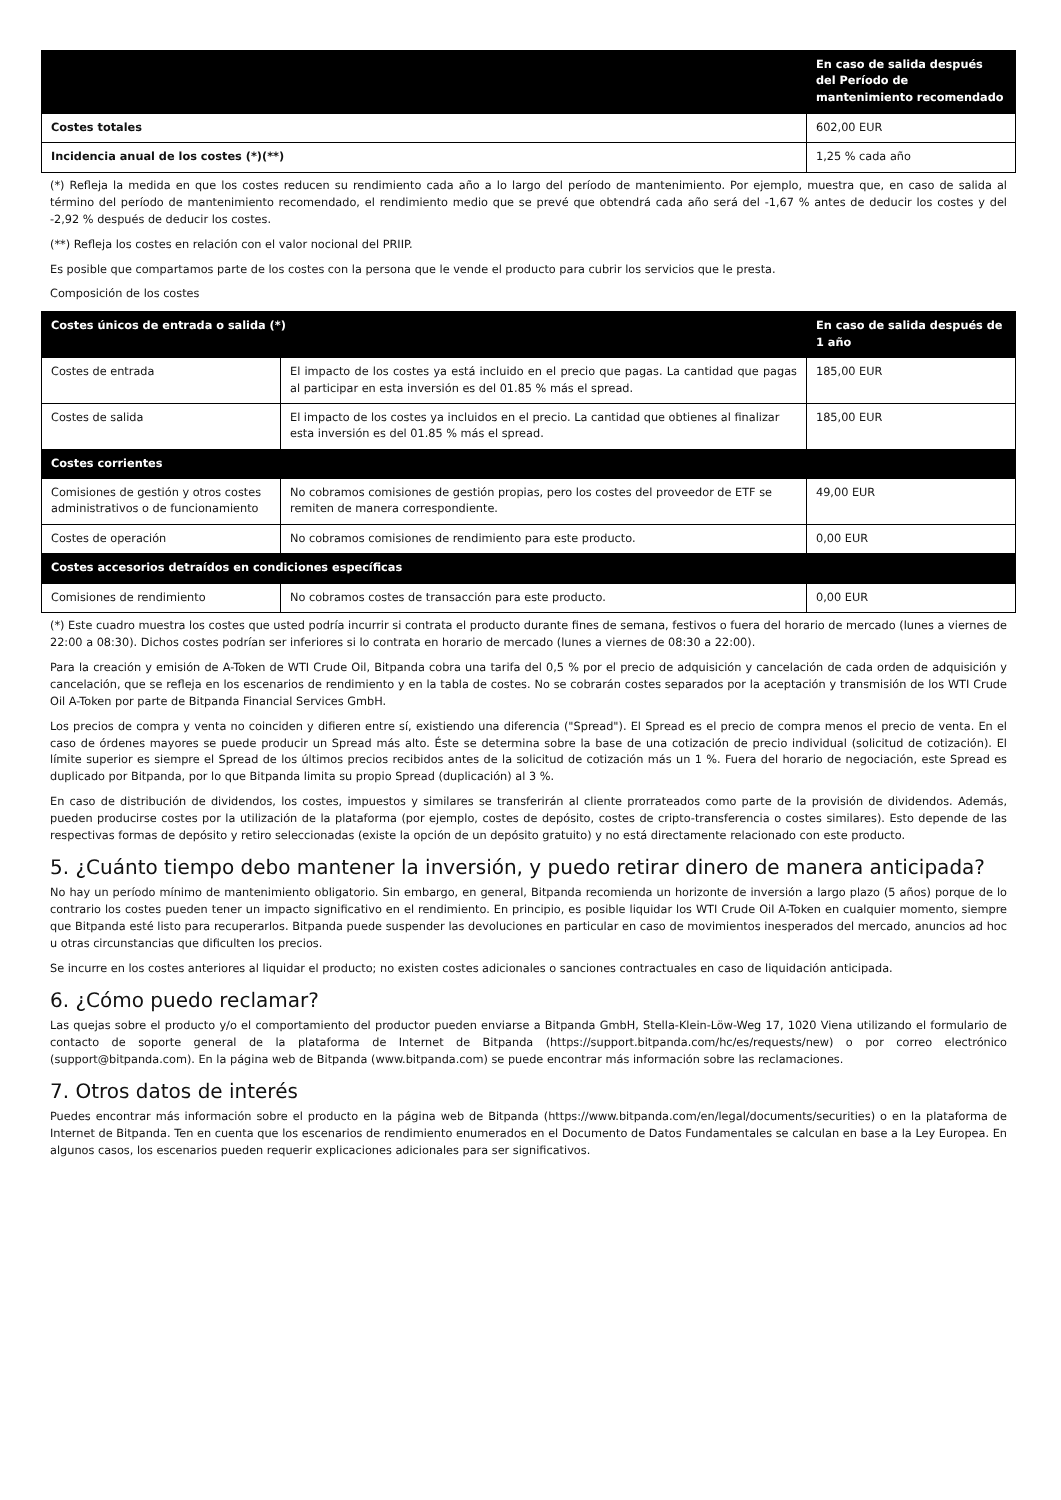| | En caso de salida después del Período de mantenimiento recomendado |
| --- | --- |
| Costes totales | 602,00 EUR |
| Incidencia anual de los costes (*)(**) | 1,25 % cada año |
(*) Refleja la medida en que los costes reducen su rendimiento cada año a lo largo del período de mantenimiento. Por ejemplo, muestra que, en caso de salida al término del período de mantenimiento recomendado, el rendimiento medio que se prevé que obtendrá cada año será del -1,67 % antes de deducir los costes y del -2,92 % después de deducir los costes.
(**) Refleja los costes en relación con el valor nocional del PRIIP.
Es posible que compartamos parte de los costes con la persona que le vende el producto para cubrir los servicios que le presta.
Composición de los costes
| Costes únicos de entrada o salida (*) | | En caso de salida después de 1 año |
| --- | --- | --- |
| Costes de entrada | El impacto de los costes ya está incluido en el precio que pagas. La cantidad que pagas al participar en esta inversión es del 01.85 % más el spread. | 185,00 EUR |
| Costes de salida | El impacto de los costes ya incluidos en el precio. La cantidad que obtienes al finalizar esta inversión es del 01.85 % más el spread. | 185,00 EUR |
| Costes corrientes | | |
| Comisiones de gestión y otros costes administrativos o de funcionamiento | No cobramos comisiones de gestión propias, pero los costes del proveedor de ETF se remiten de manera correspondiente. | 49,00 EUR |
| Costes de operación | No cobramos comisiones de rendimiento para este producto. | 0,00 EUR |
| Costes accesorios detraídos en condiciones específicas | | |
| Comisiones de rendimiento | No cobramos costes de transacción para este producto. | 0,00 EUR |
(*) Este cuadro muestra los costes que usted podría incurrir si contrata el producto durante fines de semana, festivos o fuera del horario de mercado (lunes a viernes de 22:00 a 08:30). Dichos costes podrían ser inferiores si lo contrata en horario de mercado (lunes a viernes de 08:30 a 22:00).
Para la creación y emisión de A-Token de WTI Crude Oil, Bitpanda cobra una tarifa del 0,5 % por el precio de adquisición y cancelación de cada orden de adquisición y cancelación, que se refleja en los escenarios de rendimiento y en la tabla de costes. No se cobrarán costes separados por la aceptación y transmisión de los WTI Crude Oil A-Token por parte de Bitpanda Financial Services GmbH.
Los precios de compra y venta no coinciden y difieren entre sí, existiendo una diferencia ("Spread"). El Spread es el precio de compra menos el precio de venta. En el caso de órdenes mayores se puede producir un Spread más alto. Éste se determina sobre la base de una cotización de precio individual (solicitud de cotización). El límite superior es siempre el Spread de los últimos precios recibidos antes de la solicitud de cotización más un 1 %. Fuera del horario de negociación, este Spread es duplicado por Bitpanda, por lo que Bitpanda limita su propio Spread (duplicación) al 3 %.
En caso de distribución de dividendos, los costes, impuestos y similares se transferirán al cliente prorrateados como parte de la provisión de dividendos. Además, pueden producirse costes por la utilización de la plataforma (por ejemplo, costes de depósito, costes de cripto-transferencia o costes similares). Esto depende de las respectivas formas de depósito y retiro seleccionadas (existe la opción de un depósito gratuito) y no está directamente relacionado con este producto.
5. ¿Cuánto tiempo debo mantener la inversión, y puedo retirar dinero de manera anticipada?
No hay un período mínimo de mantenimiento obligatorio. Sin embargo, en general, Bitpanda recomienda un horizonte de inversión a largo plazo (5 años) porque de lo contrario los costes pueden tener un impacto significativo en el rendimiento. En principio, es posible liquidar los WTI Crude Oil A-Token en cualquier momento, siempre que Bitpanda esté listo para recuperarlos. Bitpanda puede suspender las devoluciones en particular en caso de movimientos inesperados del mercado, anuncios ad hoc u otras circunstancias que dificulten los precios.
Se incurre en los costes anteriores al liquidar el producto; no existen costes adicionales o sanciones contractuales en caso de liquidación anticipada.
6. ¿Cómo puedo reclamar?
Las quejas sobre el producto y/o el comportamiento del productor pueden enviarse a Bitpanda GmbH, Stella-Klein-Löw-Weg 17, 1020 Viena utilizando el formulario de contacto de soporte general de la plataforma de Internet de Bitpanda (https://support.bitpanda.com/hc/es/requests/new) o por correo electrónico (support@bitpanda.com). En la página web de Bitpanda (www.bitpanda.com) se puede encontrar más información sobre las reclamaciones.
7. Otros datos de interés
Puedes encontrar más información sobre el producto en la página web de Bitpanda (https://www.bitpanda.com/en/legal/documents/securities) o en la plataforma de Internet de Bitpanda. Ten en cuenta que los escenarios de rendimiento enumerados en el Documento de Datos Fundamentales se calculan en base a la Ley Europea. En algunos casos, los escenarios pueden requerir explicaciones adicionales para ser significativos.